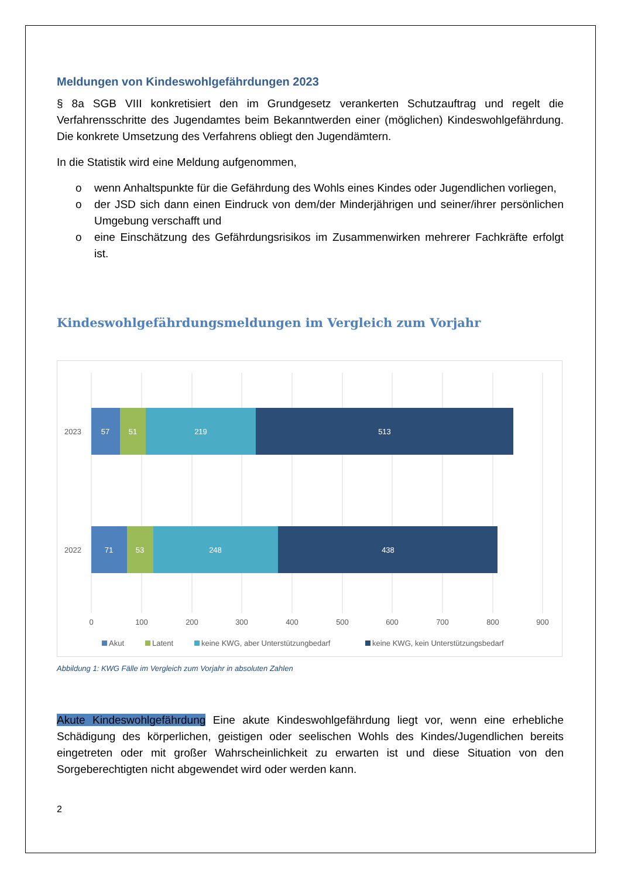Meldungen von Kindeswohlgefährdungen 2023
§ 8a SGB VIII konkretisiert den im Grundgesetz verankerten Schutzauftrag und regelt die Verfahrensschritte des Jugendamtes beim Bekanntwerden einer (möglichen) Kindeswohlgefährdung. Die konkrete Umsetzung des Verfahrens obliegt den Jugendämtern.
In die Statistik wird eine Meldung aufgenommen,
o wenn Anhaltspunkte für die Gefährdung des Wohls eines Kindes oder Jugendlichen vorliegen,
o der JSD sich dann einen Eindruck von dem/der Minderjährigen und seiner/ihrer persönlichen Umgebung verschafft und
o eine Einschätzung des Gefährdungsrisikos im Zusammenwirken mehrerer Fachkräfte erfolgt ist.
Kindeswohlgefährdungsmeldungen im Vergleich zum Vorjahr
57
51
219
513
71
53
248
438
2023
2022
0
100
200
300
400
500
600
700
800
900
Akut
Latent
keine KWG, aber Unterstützungbedarf
keine KWG, kein Unterstützungsbedarf
Abbildung 1: KWG Fälle im Vergleich zum Vorjahr in absoluten Zahlen
Akute Kindeswohlgefährdung Eine akute Kindeswohlgefährdung liegt vor, wenn eine erhebliche Schädigung des körperlichen, geistigen oder seelischen Wohls des Kindes/Jugendlichen bereits eingetreten oder mit großer Wahrscheinlichkeit zu erwarten ist und diese Situation von den Sorgeberechtigten nicht abgewendet wird oder werden kann.
2